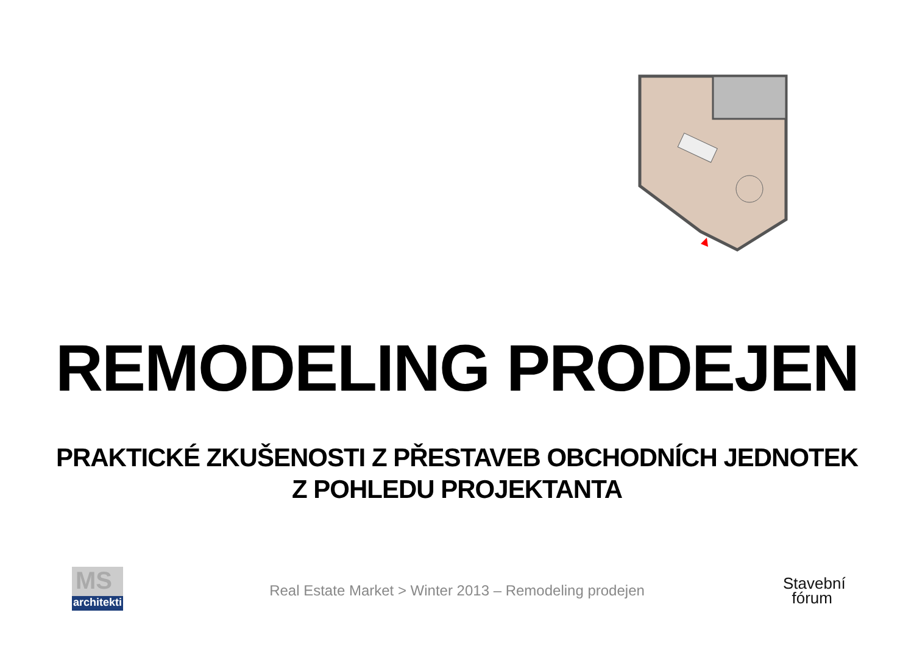REMODELING PRODEJEN
PRAKTICKÉ ZKUŠENOSTI Z PŘESTAVEB OBCHODNÍCH JEDNOTEK
Z POHLEDU PROJEKTANTA
MS
architekti
Real Estate Market > Winter 2013 – Remodeling prodejen
Stavební
fórum